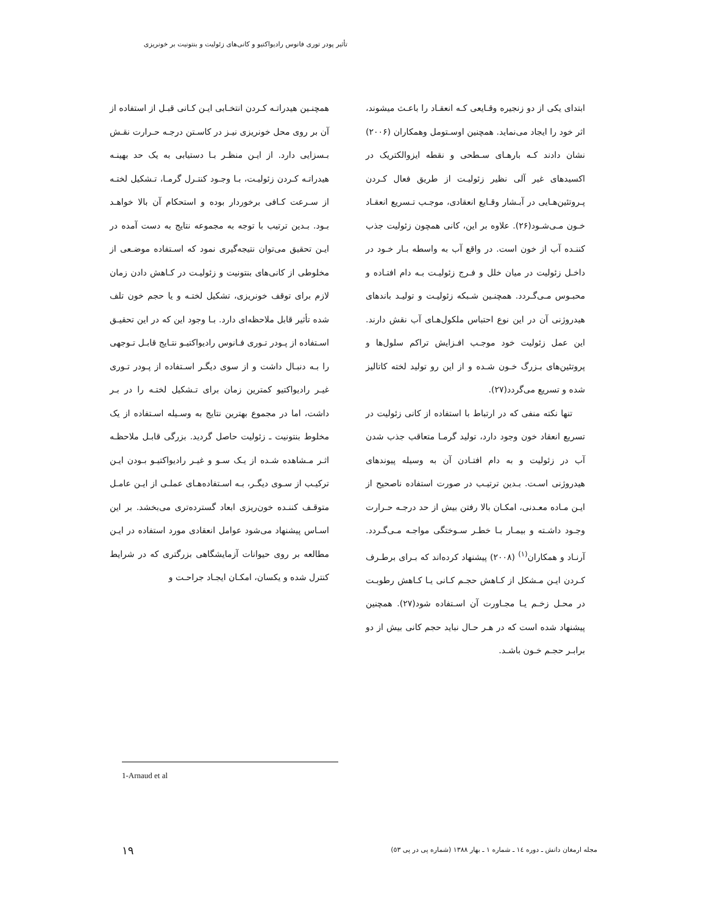تأثیر پودر توری فانوس رادیواکتیو و کانی‌های زئولیت و بنتونیت بر خونریزی
ابتدای یکی از دو زنجیره وقـایعی کـه انعقـاد را باعـث میشوند، اثر خود را ایجاد می‌نماید. همچنین اوسـتومل وهمکاران (۲۰۰۶) نشان دادند کـه بارهـای سـطحی و نقطه ایزوالکتریک در اکسیدهای غیر آلی نظیر زئولیـت از طریق فعال کـردن پـروتئین‌هـایی در آبـشار وقـایع انعقادی، موجـب تـسریع انعقـاد خـون مـی‌شـود(۲۶). علاوه بر این، کانی همچون زئولیت جذب کننـده آب از خون است. در واقع آب به واسطه بـار خـود در داخـل زئولیت در میان خلل و فـرج زئولیـت بـه دام افتـاده و محبـوس مـی‌گـردد. همچنـین شـبکه زئولیـت و تولیـد باندهای هیدروژنی آن در این نوع احتباس ملکول‌هـای آب نقش دارند. این عمل زئولیت خود موجـب افـزایش تراکم سلول‌ها و پروتئین‌های بـزرگ خـون شـده و از این رو تولید لخته کاتالیز شده و تسریع می‌گردد(۲۷).
تنها نکته منفی که در ارتباط با استفاده از کانی زئولیت در تسریع انعقاد خون وجود دارد، تولید گرمـا متعاقب جذب شدن آب در زئولیت و به دام افتـادن آن به وسیله پیوندهای هیدروژنی اسـت. بـدین ترتیـب در صورت استفاده ناصحیح از ایـن مـاده معـدنی، امکـان بالا رفتن بیش از حد درجـه حـرارت وجـود داشـته و بیمـار بـا خطـر سـوختگی مواجـه مـی‌گـردد. آرنـاد و همکاران<sup>(۱)</sup> (۲۰۰۸) پیشنهاد کرده‌اند که بـرای برطـرف کـردن ایـن مـشکل از کـاهش حجـم کـانی یـا کـاهش رطوبـت در محـل زخـم یـا مجـاورت آن اسـتفاده شود(۲۷). همچنین پیشنهاد شده است که در هـر حـال نباید حجم کانی بیش از دو برابـر حجـم خـون باشـد.
همچنـین هیدراتـه کـردن انتخـابی ایـن کـانی قبـل از استفاده از آن بر روی محل خونریزی نیـز در کاسـتن درجـه حـرارت نقـش بـسزایی دارد. از ایـن منظـر بـا دستیابی به یک حد بهینـه هیدراتـه کـردن زئولیـت، بـا وجـود کنتـرل گرمـا، تـشکیل لختـه از سـرعت کـافی برخوردار بوده و استحکام آن بالا خواهـد بـود. بـدین ترتیب با توجه به مجموعه نتایج به دست آمده در ایـن تحقیق می‌توان نتیجه‌گیری نمود که اسـتفاده موضـعی از مخلوطی از کانی‌های بنتونیت و زئولیـت در کـاهش دادن زمان لازم برای توقف خونریزی، تشکیل لختـه و یا حجم خون تلف شده تأثیر قابل ملاحظه‌ای دارد. بـا وجود این که در این تحقیـق اسـتفاده از پـودر تـوری فـانوس رادیواکتیـو نتـایج قابـل تـوجهی را بـه دنبـال داشت و از سوی دیگـر اسـتفاده از پـودر تـوری غیـر رادیواکتیو کمترین زمان برای تـشکیل لختـه را در بـر داشت، اما در مجموع بهترین نتایج به وسـیله اسـتفاده از یک مخلوط بنتونیت ـ زئولیت حاصل گردید. بزرگی قابـل ملاحظـه اثـر مـشاهده شـده از یـک سـو و غیـر رادیواکتیـو بـودن ایـن ترکیـب از سـوی دیگـر، بـه اسـتفاده‌هـای عملـی از ایـن عامـل متوقـف کننـده خون‌ریزی ابعاد گسترده‌تری می‌بخشد. بر این اسـاس پیشنهاد می‌شود عوامل انعقادی مورد استفاده در ایـن مطالعه بر روی حیوانات آزمایشگاهی بزرگتری که در شرایط کنترل شده و یکسان، امکـان ایجـاد جراحـت و
1-Arnaud et al
مجله ارمغان دانش ـ دوره ١٤ ـ شماره ١ ـ بهار ١٣٨٨ (شماره پی در پی ٥٣)
۱۹